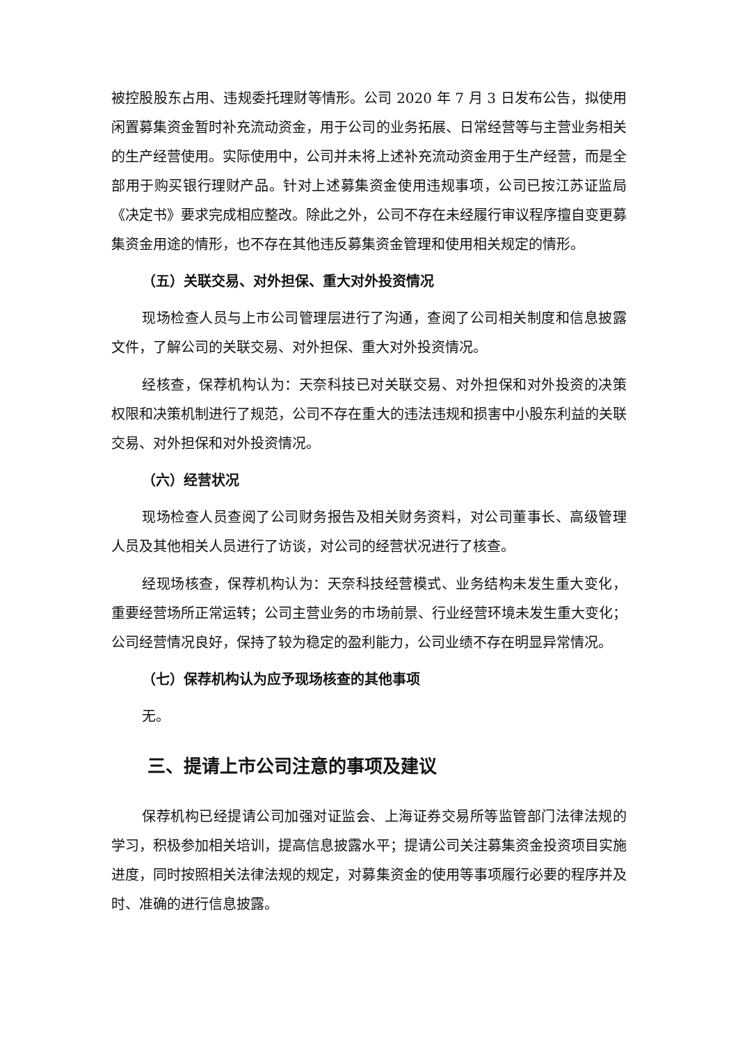被控股股东占用、违规委托理财等情形。公司 2020 年 7 月 3 日发布公告，拟使用闲置募集资金暂时补充流动资金，用于公司的业务拓展、日常经营等与主营业务相关的生产经营使用。实际使用中，公司并未将上述补充流动资金用于生产经营，而是全部用于购买银行理财产品。针对上述募集资金使用违规事项，公司已按江苏证监局《决定书》要求完成相应整改。除此之外，公司不存在未经履行审议程序擅自变更募集资金用途的情形，也不存在其他违反募集资金管理和使用相关规定的情形。
（五）关联交易、对外担保、重大对外投资情况
现场检查人员与上市公司管理层进行了沟通，查阅了公司相关制度和信息披露文件，了解公司的关联交易、对外担保、重大对外投资情况。
经核查，保荐机构认为：天奈科技已对关联交易、对外担保和对外投资的决策权限和决策机制进行了规范，公司不存在重大的违法违规和损害中小股东利益的关联交易、对外担保和对外投资情况。
（六）经营状况
现场检查人员查阅了公司财务报告及相关财务资料，对公司董事长、高级管理人员及其他相关人员进行了访谈，对公司的经营状况进行了核查。
经现场核查，保荐机构认为：天奈科技经营模式、业务结构未发生重大变化，重要经营场所正常运转；公司主营业务的市场前景、行业经营环境未发生重大变化；公司经营情况良好，保持了较为稳定的盈利能力，公司业绩不存在明显异常情况。
（七）保荐机构认为应予现场核查的其他事项
无。
三、提请上市公司注意的事项及建议
保荐机构已经提请公司加强对证监会、上海证券交易所等监管部门法律法规的学习，积极参加相关培训，提高信息披露水平；提请公司关注募集资金投资项目实施进度，同时按照相关法律法规的规定，对募集资金的使用等事项履行必要的程序并及时、准确的进行信息披露。